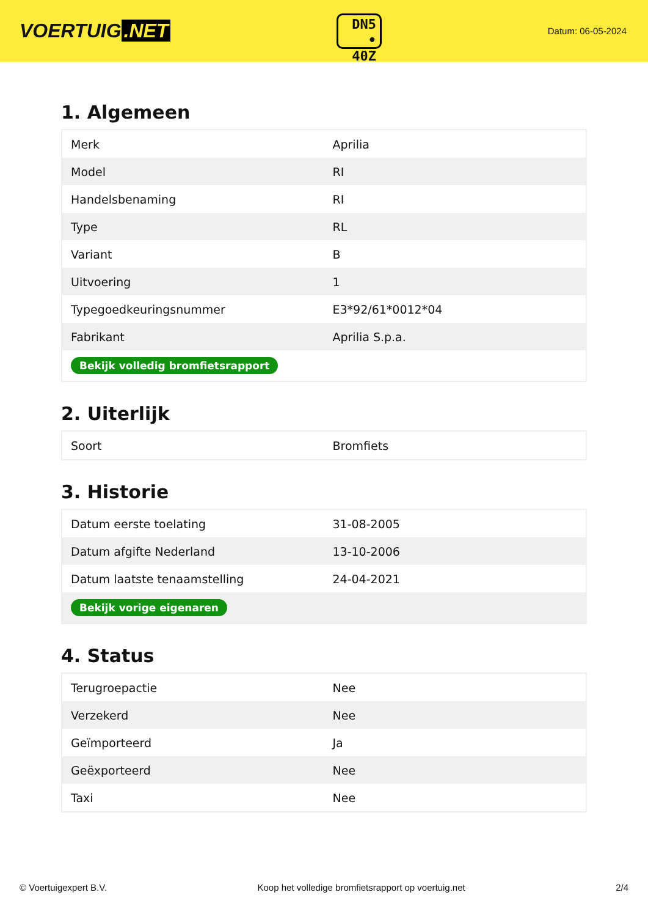VOERTUIG.NET
DN5
• 40Z
Datum: 06-05-2024
1. Algemeen
| Merk | Aprilia |
| Model | RI |
| Handelsbenaming | RI |
| Type | RL |
| Variant | B |
| Uitvoering | 1 |
| Typegoedkeuringsnummer | E3*92/61*0012*04 |
| Fabrikant | Aprilia S.p.a. |
| Bekijk volledig bromfietsrapport | |
2. Uiterlijk
| Soort | Bromfiets |
3. Historie
| Datum eerste toelating | 31-08-2005 |
| Datum afgifte Nederland | 13-10-2006 |
| Datum laatste tenaamstelling | 24-04-2021 |
| Bekijk vorige eigenaren | |
4. Status
| Terugroepactie | Nee |
| Verzekerd | Nee |
| Geïmporteerd | Ja |
| Geëxporteerd | Nee |
| Taxi | Nee |
© Voertuigexpert B.V. Koop het volledige bromfietsrapport op voertuig.net 2/4